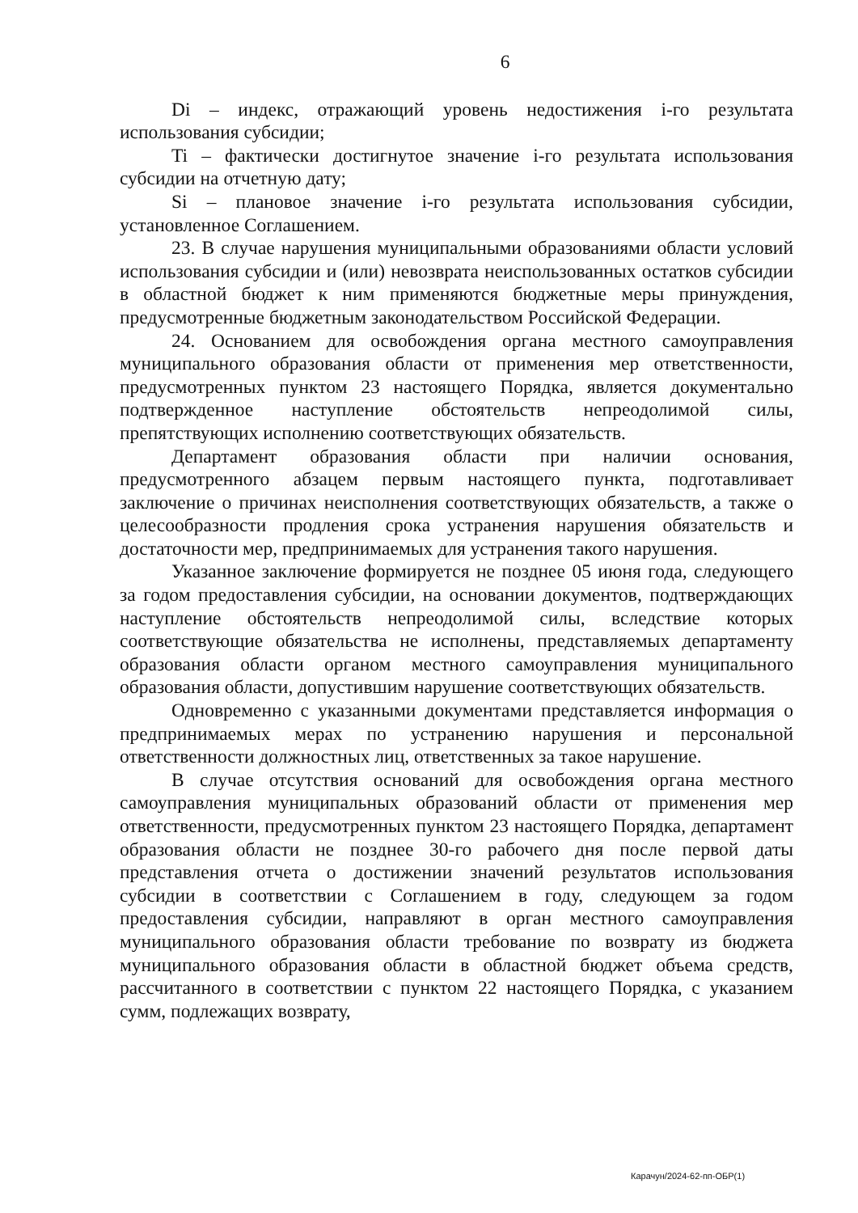6
Di – индекс, отражающий уровень недостижения i-го результата использования субсидии;
Ti – фактически достигнутое значение i-го результата использования субсидии на отчетную дату;
Si – плановое значение i-го результата использования субсидии, установленное Соглашением.
23. В случае нарушения муниципальными образованиями области условий использования субсидии и (или) невозврата неиспользованных остатков субсидии в областной бюджет к ним применяются бюджетные меры принуждения, предусмотренные бюджетным законодательством Российской Федерации.
24. Основанием для освобождения органа местного самоуправления муниципального образования области от применения мер ответственности, предусмотренных пунктом 23 настоящего Порядка, является документально подтвержденное наступление обстоятельств непреодолимой силы, препятствующих исполнению соответствующих обязательств.
Департамент образования области при наличии основания, предусмотренного абзацем первым настоящего пункта, подготавливает заключение о причинах неисполнения соответствующих обязательств, а также о целесообразности продления срока устранения нарушения обязательств и достаточности мер, предпринимаемых для устранения такого нарушения.
Указанное заключение формируется не позднее 05 июня года, следующего за годом предоставления субсидии, на основании документов, подтверждающих наступление обстоятельств непреодолимой силы, вследствие которых соответствующие обязательства не исполнены, представляемых департаменту образования области органом местного самоуправления муниципального образования области, допустившим нарушение соответствующих обязательств.
Одновременно с указанными документами представляется информация о предпринимаемых мерах по устранению нарушения и персональной ответственности должностных лиц, ответственных за такое нарушение.
В случае отсутствия оснований для освобождения органа местного самоуправления муниципальных образований области от применения мер ответственности, предусмотренных пунктом 23 настоящего Порядка, департамент образования области не позднее 30-го рабочего дня после первой даты представления отчета о достижении значений результатов использования субсидии в соответствии с Соглашением в году, следующем за годом предоставления субсидии, направляют в орган местного самоуправления муниципального образования области требование по возврату из бюджета муниципального образования области в областной бюджет объема средств, рассчитанного в соответствии с пунктом 22 настоящего Порядка, с указанием сумм, подлежащих возврату,
Карачун/2024-62-пп-ОБР(1)